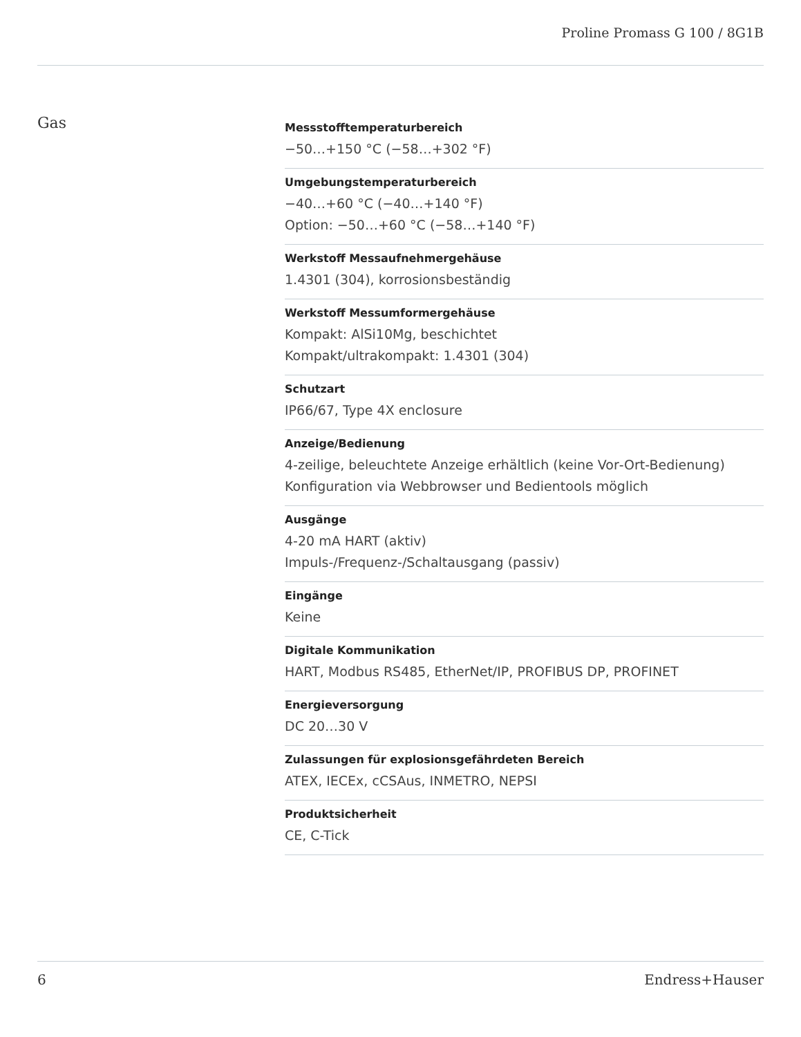Proline Promass G 100 / 8G1B
Gas
Messstofftemperaturbereich
−50…+150 °C (−58…+302 °F)
Umgebungstemperaturbereich
−40…+60 °C (−40…+140 °F)
Option: −50…+60 °C (−58…+140 °F)
Werkstoff Messaufnehmergehäuse
1.4301 (304), korrosionsbeständig
Werkstoff Messumformergehäuse
Kompakt: AlSi10Mg, beschichtet
Kompakt/ultrakompakt: 1.4301 (304)
Schutzart
IP66/67, Type 4X enclosure
Anzeige/Bedienung
4‐zeilige, beleuchtete Anzeige erhältlich (keine Vor‐Ort‐Bedienung)
Konfiguration via Webbrowser und Bedientools möglich
Ausgänge
4‐20 mA HART (aktiv)
Impuls‐/Frequenz‐/Schaltausgang (passiv)
Eingänge
Keine
Digitale Kommunikation
HART, Modbus RS485, EtherNet/IP, PROFIBUS DP, PROFINET
Energieversorgung
DC 20…30 V
Zulassungen für explosionsgefährdeten Bereich
ATEX, IECEx, cCSAus, INMETRO, NEPSI
Produktsicherheit
CE, C-Tick
6 Endress+Hauser